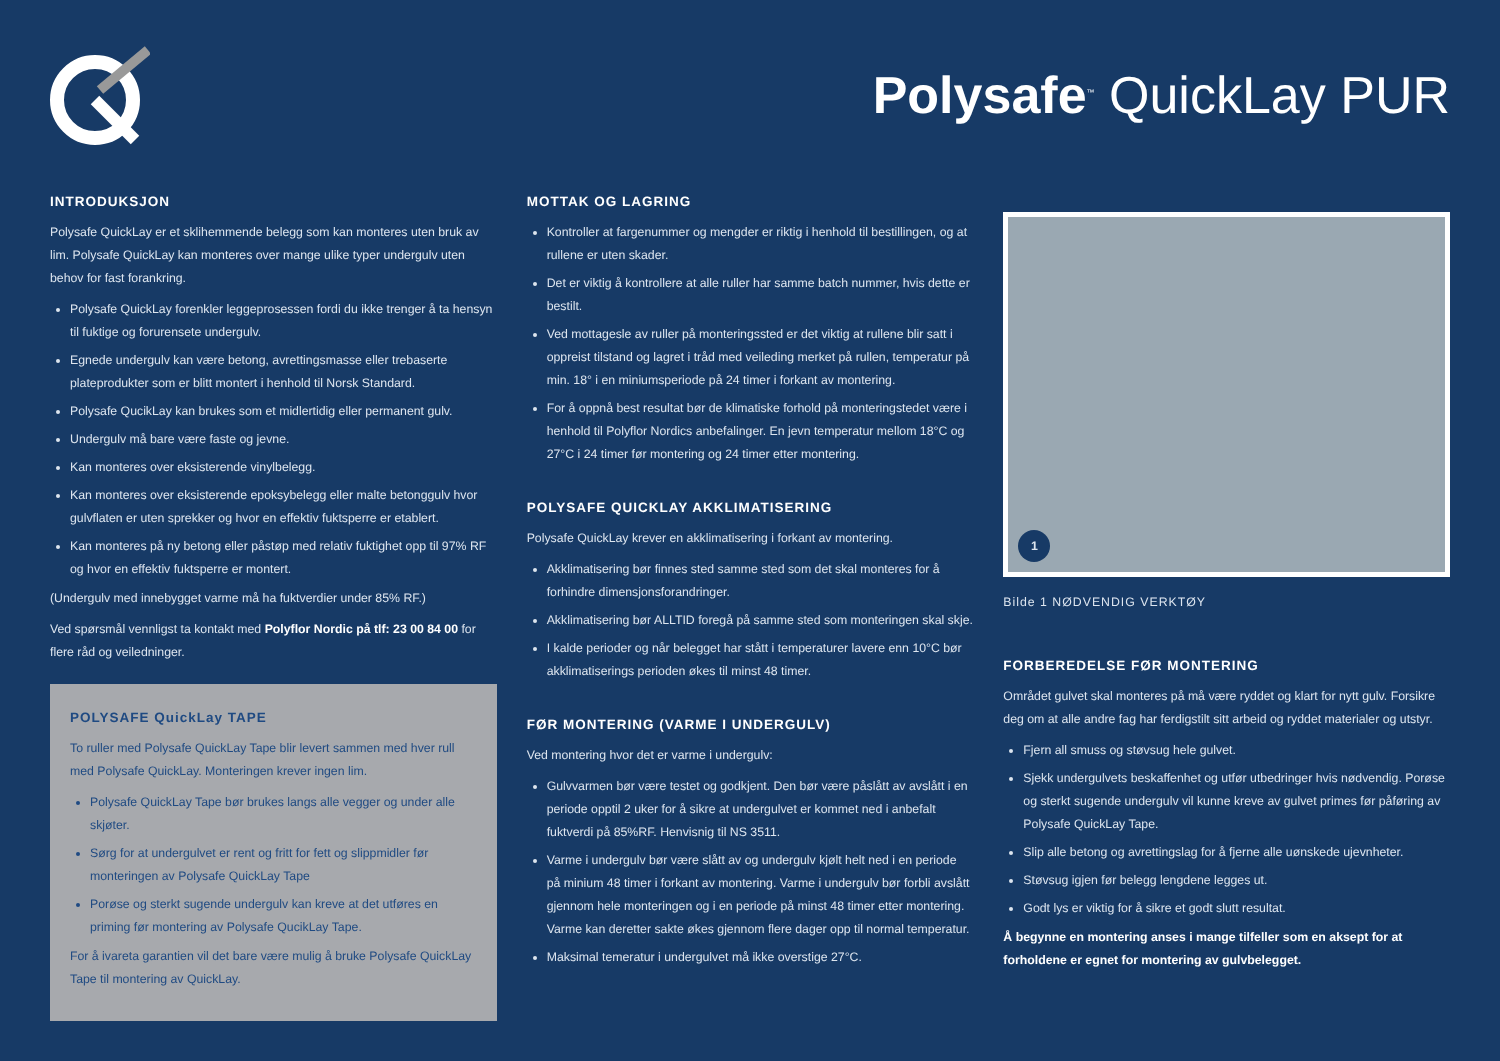Polysafe<sup>™</sup> QuickLay PUR
INTRODUKSJON
Polysafe QuickLay er et sklihemmende belegg som kan monteres uten bruk av lim. Polysafe QuickLay kan monteres over mange ulike typer undergulv uten behov for fast forankring.
Polysafe QuickLay forenkler leggeprosessen fordi du ikke trenger å ta hensyn til fuktige og forurensete undergulv.
Egnede undergulv kan være betong, avrettingsmasse eller trebaserte plateprodukter som er blitt montert i henhold til Norsk Standard.
Polysafe QucikLay kan brukes som et midlertidig eller permanent gulv.
Undergulv må bare være faste og jevne.
Kan monteres over eksisterende vinylbelegg.
Kan monteres over eksisterende epoksybelegg eller malte betonggulv hvor gulvflaten er uten sprekker og hvor en effektiv fuktsperre er etablert.
Kan monteres på ny betong eller påstøp med relativ fuktighet opp til 97% RF og hvor en effektiv fuktsperre er montert.
(Undergulv med innebygget varme må ha fuktverdier under 85% RF.)
Ved spørsmål vennligst ta kontakt med Polyflor Nordic på tlf: 23 00 84 00 for flere råd og veiledninger.
POLYSAFE QuickLay TAPE
To ruller med Polysafe QuickLay Tape blir levert sammen med hver rull med Polysafe QuickLay. Monteringen krever ingen lim.
Polysafe QuickLay Tape bør brukes langs alle vegger og under alle skjøter.
Sørg for at undergulvet er rent og fritt for fett og slippmidler før monteringen av Polysafe QuickLay Tape
Porøse og sterkt sugende undergulv kan kreve at det utføres en priming før montering av Polysafe QucikLay Tape.
For å ivareta garantien vil det bare være mulig å bruke Polysafe QuickLay Tape til montering av QuickLay.
MOTTAK OG LAGRING
Kontroller at fargenummer og mengder er riktig i henhold til bestillingen, og at rullene er uten skader.
Det er viktig å kontrollere at alle ruller har samme batch nummer, hvis dette er bestilt.
Ved mottagesle av ruller på monteringssted er det viktig at rullene blir satt i oppreist tilstand og lagret i tråd med veileding merket på rullen, temperatur på min. 18° i en miniumsperiode på 24 timer i forkant av montering.
For å oppnå best resultat bør de klimatiske forhold på monteringstedet være i henhold til Polyflor Nordics anbefalinger. En jevn temperatur mellom 18°C og 27°C i 24 timer før montering og 24 timer etter montering.
POLYSAFE QUICKLAY AKKLIMATISERING
Polysafe QuickLay krever en akklimatisering i forkant av montering.
Akklimatisering bør finnes sted samme sted som det skal monteres for å forhindre dimensjonsforandringer.
Akklimatisering bør ALLTID foregå på samme sted som monteringen skal skje.
I kalde perioder og når belegget har stått i temperaturer lavere enn 10°C bør akklimatiserings perioden økes til minst 48 timer.
FØR MONTERING (VARME I UNDERGULV)
Ved montering hvor det er varme i undergulv:
Gulvvarmen bør være testet og godkjent. Den bør være påslått av avslått i en periode opptil 2 uker for å sikre at undergulvet er kommet ned i anbefalt fuktverdi på 85%RF. Henvisnig til NS 3511.
Varme i undergulv bør være slått av og undergulv kjølt helt ned i en periode på minium 48 timer i forkant av montering. Varme i undergulv bør forbli avslått gjennom hele monteringen og i en periode på minst 48 timer etter montering. Varme kan deretter sakte økes gjennom flere dager opp til normal temperatur.
Maksimal temeratur i undergulvet må ikke overstige 27°C.
1
Bilde 1 NØDVENDIG VERKTØY
FORBEREDELSE FØR MONTERING
Området gulvet skal monteres på må være ryddet og klart for nytt gulv. Forsikre deg om at alle andre fag har ferdigstilt sitt arbeid og ryddet materialer og utstyr.
Fjern all smuss og støvsug hele gulvet.
Sjekk undergulvets beskaffenhet og utfør utbedringer hvis nødvendig. Porøse og sterkt sugende undergulv vil kunne kreve av gulvet primes før påføring av Polysafe QuickLay Tape.
Slip alle betong og avrettingslag for å fjerne alle uønskede ujevnheter.
Støvsug igjen før belegg lengdene legges ut.
Godt lys er viktig for å sikre et godt slutt resultat.
Å begynne en montering anses i mange tilfeller som en aksept for at forholdene er egnet for montering av gulvbelegget.